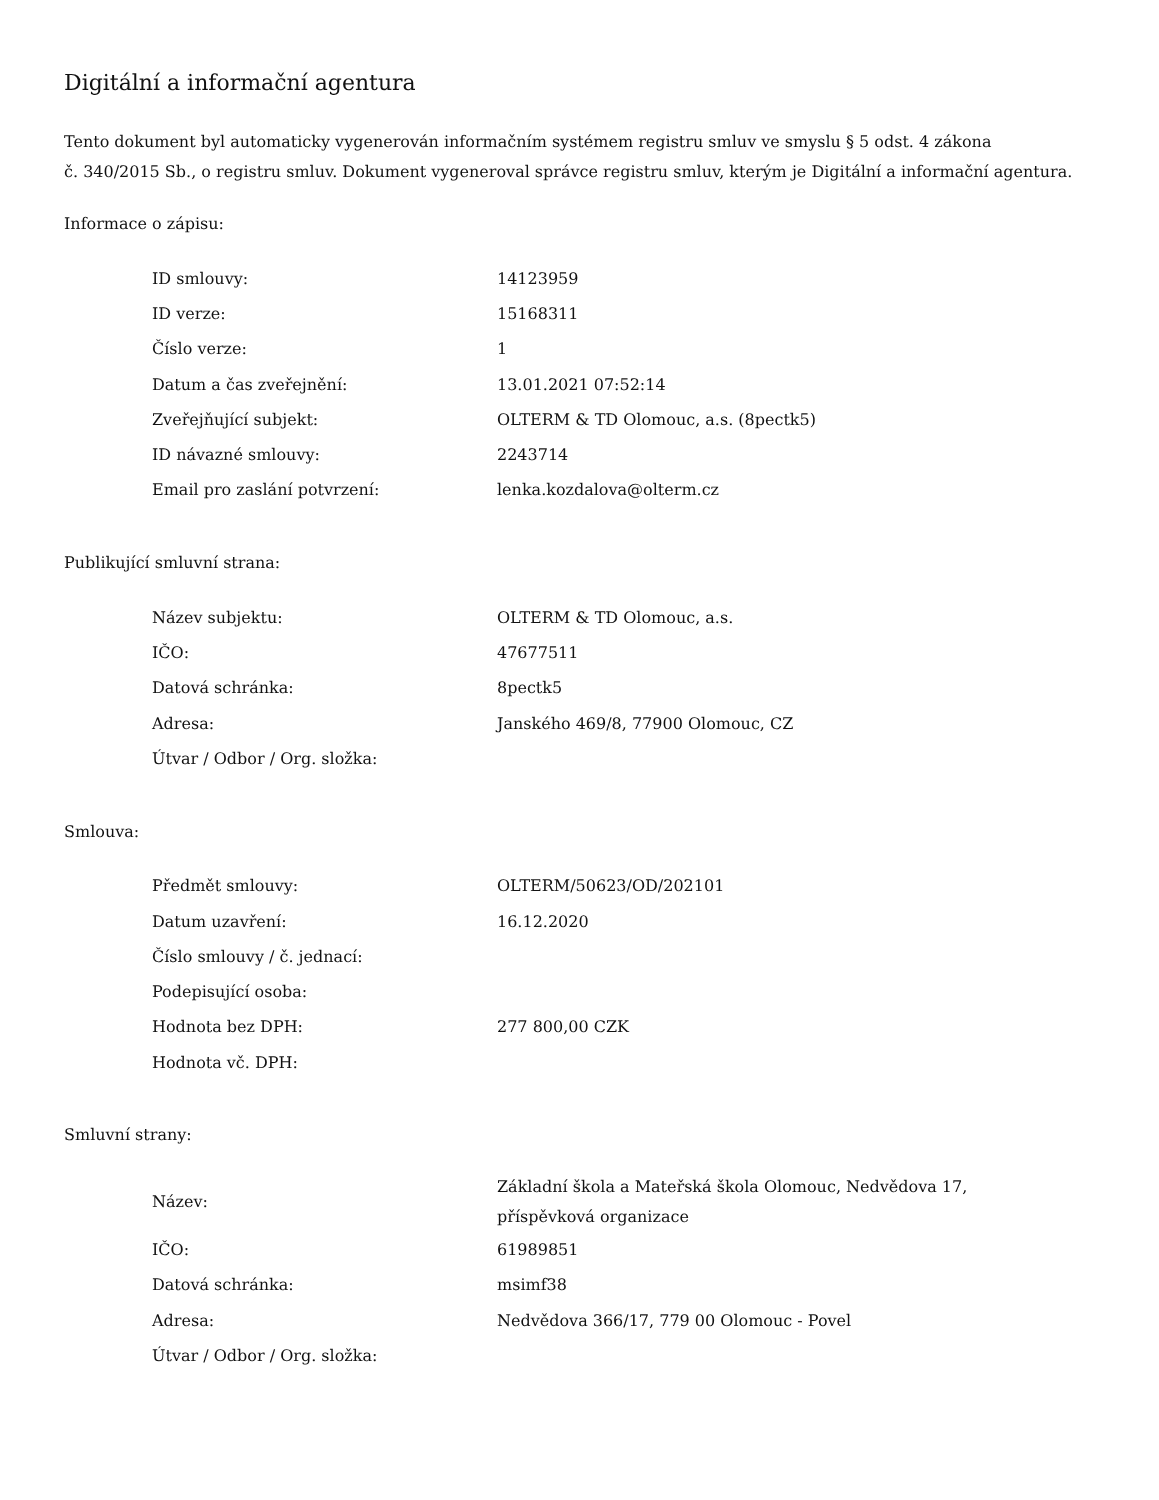Digitální a informační agentura
Tento dokument byl automaticky vygenerován informačním systémem registru smluv ve smyslu § 5 odst. 4 zákona
č. 340/2015 Sb., o registru smluv. Dokument vygeneroval správce registru smluv, kterým je Digitální a informační agentura.
Informace o zápisu:
| ID smlouvy: | 14123959 |
| ID verze: | 15168311 |
| Číslo verze: | 1 |
| Datum a čas zveřejnění: | 13.01.2021 07:52:14 |
| Zveřejňující subjekt: | OLTERM & TD Olomouc, a.s. (8pectk5) |
| ID návazné smlouvy: | 2243714 |
| Email pro zaslání potvrzení: | lenka.kozdalova@olterm.cz |
Publikující smluvní strana:
| Název subjektu: | OLTERM & TD Olomouc, a.s. |
| IČO: | 47677511 |
| Datová schránka: | 8pectk5 |
| Adresa: | Janského 469/8, 77900 Olomouc, CZ |
| Útvar / Odbor / Org. složka: | |
Smlouva:
| Předmět smlouvy: | OLTERM/50623/OD/202101 |
| Datum uzavření: | 16.12.2020 |
| Číslo smlouvy / č. jednací: | |
| Podepisující osoba: | |
| Hodnota bez DPH: | 277 800,00 CZK |
| Hodnota vč. DPH: | |
Smluvní strany:
| Název: | Základní škola a Mateřská škola Olomouc, Nedvědova 17, příspěvková organizace |
| IČO: | 61989851 |
| Datová schránka: | msimf38 |
| Adresa: | Nedvědova 366/17, 779 00 Olomouc - Povel |
| Útvar / Odbor / Org. složka: | |